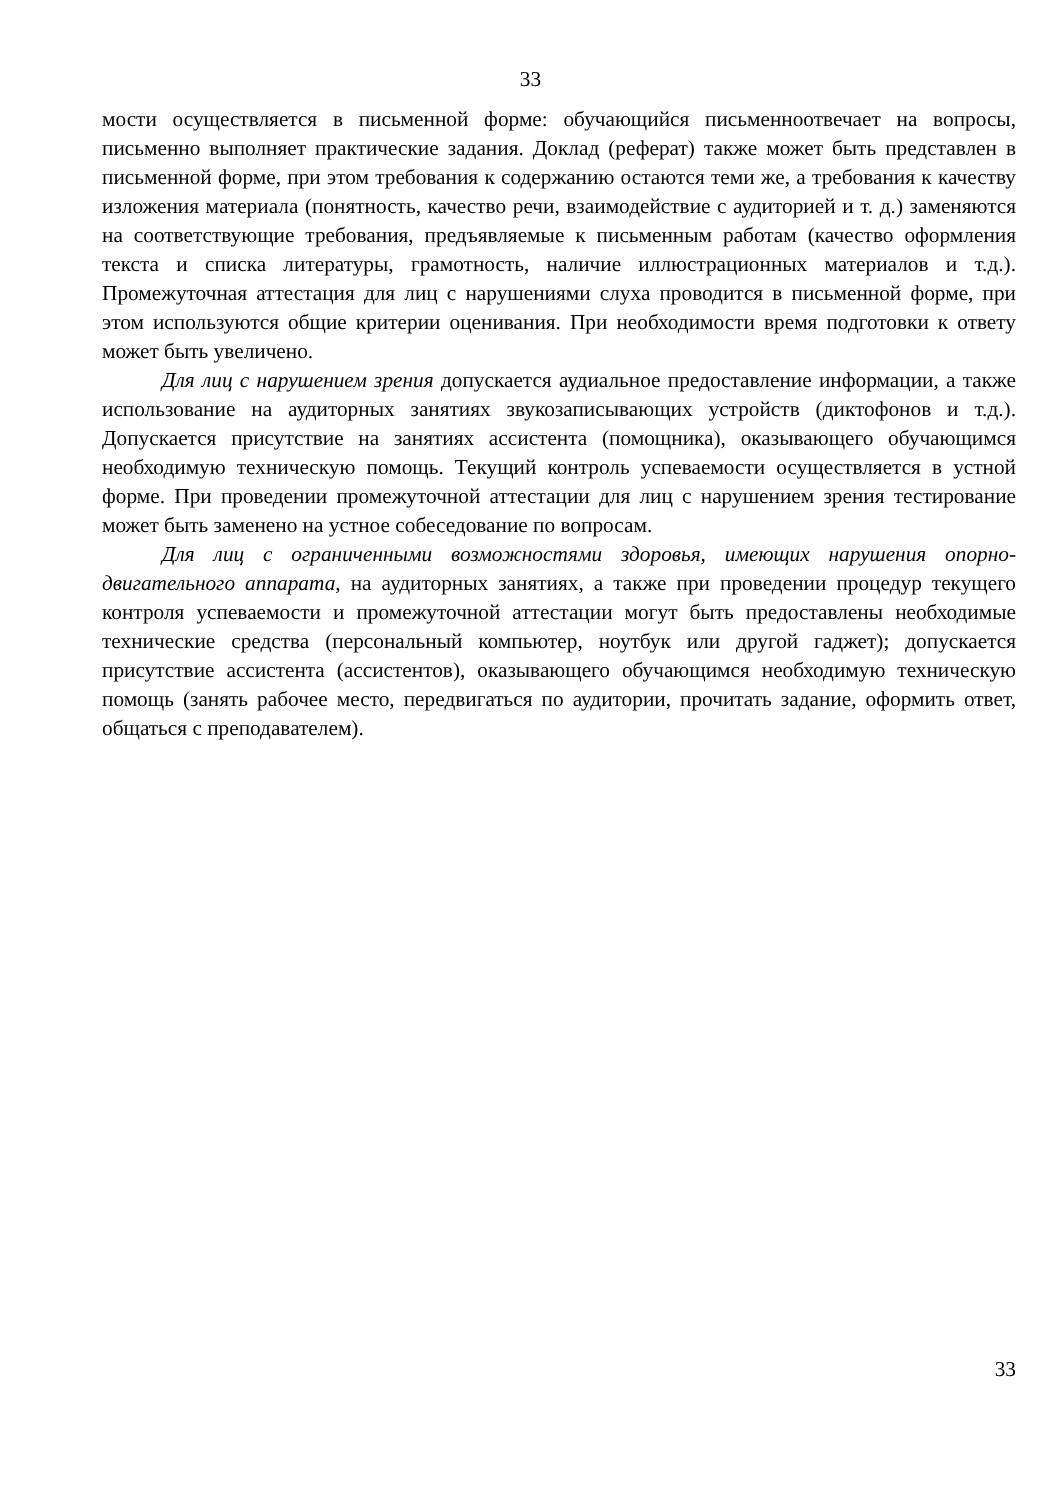33
мости осуществляется в письменной форме: обучающийся письменноотвечает на вопросы, письменно выполняет практические задания. Доклад (реферат) также может быть представлен в письменной форме, при этом требования к содержанию остаются теми же, а требования к качеству изложения материала (понятность, качество речи, взаимодействие с аудиторией и т. д.) заменяются на соответствующие требования, предъявляемые к письменным работам (качество оформления текста и списка литературы, грамотность, наличие иллюстрационных материалов и т.д.). Промежуточная аттестация для лиц с нарушениями слуха проводится в письменной форме, при этом используются общие критерии оценивания. При необходимости время подготовки к ответу может быть увеличено.
Для лиц с нарушением зрения допускается аудиальное предоставление информации, а также использование на аудиторных занятиях звукозаписывающих устройств (диктофонов и т.д.). Допускается присутствие на занятиях ассистента (помощника), оказывающего обучающимся необходимую техническую помощь. Текущий контроль успеваемости осуществляется в устной форме. При проведении промежуточной аттестации для лиц с нарушением зрения тестирование может быть заменено на устное собеседование по вопросам.
Для лиц с ограниченными возможностями здоровья, имеющих нарушения опорно-двигательного аппарата, на аудиторных занятиях, а также при проведении процедур текущего контроля успеваемости и промежуточной аттестации могут быть предоставлены необходимые технические средства (персональный компьютер, ноутбук или другой гаджет); допускается присутствие ассистента (ассистентов), оказывающего обучающимся необходимую техническую помощь (занять рабочее место, передвигаться по аудитории, прочитать задание, оформить ответ, общаться с преподавателем).
33